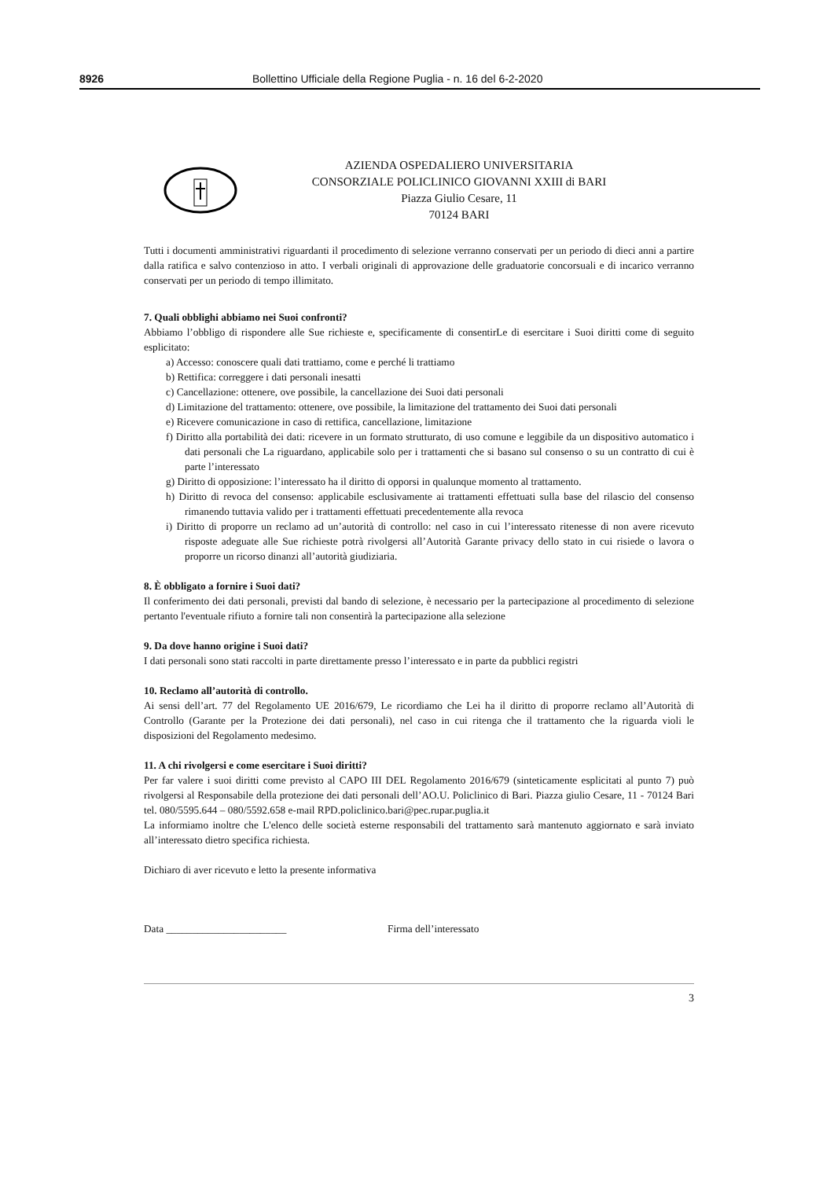8926 Bollettino Ufficiale della Regione Puglia - n. 16 del 6-2-2020
AZIENDA OSPEDALIERO UNIVERSITARIA
CONSORZIALE POLICLINICO GIOVANNI XXIII di BARI
Piazza Giulio Cesare, 11
70124 BARI
Tutti i documenti amministrativi riguardanti il procedimento di selezione verranno conservati per un periodo di dieci anni a partire dalla ratifica e salvo contenzioso in atto. I verbali originali di approvazione delle graduatorie concorsuali e di incarico verranno conservati per un periodo di tempo illimitato.
7. Quali obblighi abbiamo nei Suoi confronti?
Abbiamo l’obbligo di rispondere alle Sue richieste e, specificamente di consentirLe di esercitare i Suoi diritti come di seguito esplicitato:
a) Accesso: conoscere quali dati trattiamo, come e perché li trattiamo
b) Rettifica: correggere i dati personali inesatti
c) Cancellazione: ottenere, ove possibile, la cancellazione dei Suoi dati personali
d) Limitazione del trattamento: ottenere, ove possibile, la limitazione del trattamento dei Suoi dati personali
e) Ricevere comunicazione in caso di rettifica, cancellazione, limitazione
f) Diritto alla portabilità dei dati: ricevere in un formato strutturato, di uso comune e leggibile da un dispositivo automatico i dati personali che La riguardano, applicabile solo per i trattamenti che si basano sul consenso o su un contratto di cui è parte l’interessato
g) Diritto di opposizione: l’interessato ha il diritto di opporsi in qualunque momento al trattamento.
h) Diritto di revoca del consenso: applicabile esclusivamente ai trattamenti effettuati sulla base del rilascio del consenso rimanendo tuttavia valido per i trattamenti effettuati precedentemente alla revoca
i) Diritto di proporre un reclamo ad un’autorità di controllo: nel caso in cui l’interessato ritenesse di non avere ricevuto risposte adeguate alle Sue richieste potrà rivolgersi all’Autorità Garante privacy dello stato in cui risiede o lavora o proporre un ricorso dinanzi all’autorità giudiziaria.
8. È obbligato a fornire i Suoi dati?
Il conferimento dei dati personali, previsti dal bando di selezione, è necessario per la partecipazione al procedimento di selezione pertanto l'eventuale rifiuto a fornire tali non consentirà la partecipazione alla selezione
9. Da dove hanno origine i Suoi dati?
I dati personali sono stati raccolti in parte direttamente presso l’interessato e in parte da pubblici registri
10. Reclamo all’autorità di controllo.
Ai sensi dell’art. 77 del Regolamento UE 2016/679, Le ricordiamo che Lei ha il diritto di proporre reclamo all’Autorità di Controllo (Garante per la Protezione dei dati personali), nel caso in cui ritenga che il trattamento che la riguarda violi le disposizioni del Regolamento medesimo.
11. A chi rivolgersi e come esercitare i Suoi diritti?
Per far valere i suoi diritti come previsto al CAPO III DEL Regolamento 2016/679 (sinteticamente esplicitati al punto 7) può rivolgersi al Responsabile della protezione dei dati personali dell’AO.U. Policlinico di Bari. Piazza giulio Cesare, 11 - 70124 Bari tel. 080/5595.644 – 080/5592.658 e-mail RPD.policlinico.bari@pec.rupar.puglia.it
La informiamo inoltre che L'elenco delle società esterne responsabili del trattamento sarà mantenuto aggiornato e sarà inviato all’interessato dietro specifica richiesta.
Dichiaro di aver ricevuto e letto la presente informativa
Data _______________________ Firma dell’interessato
3